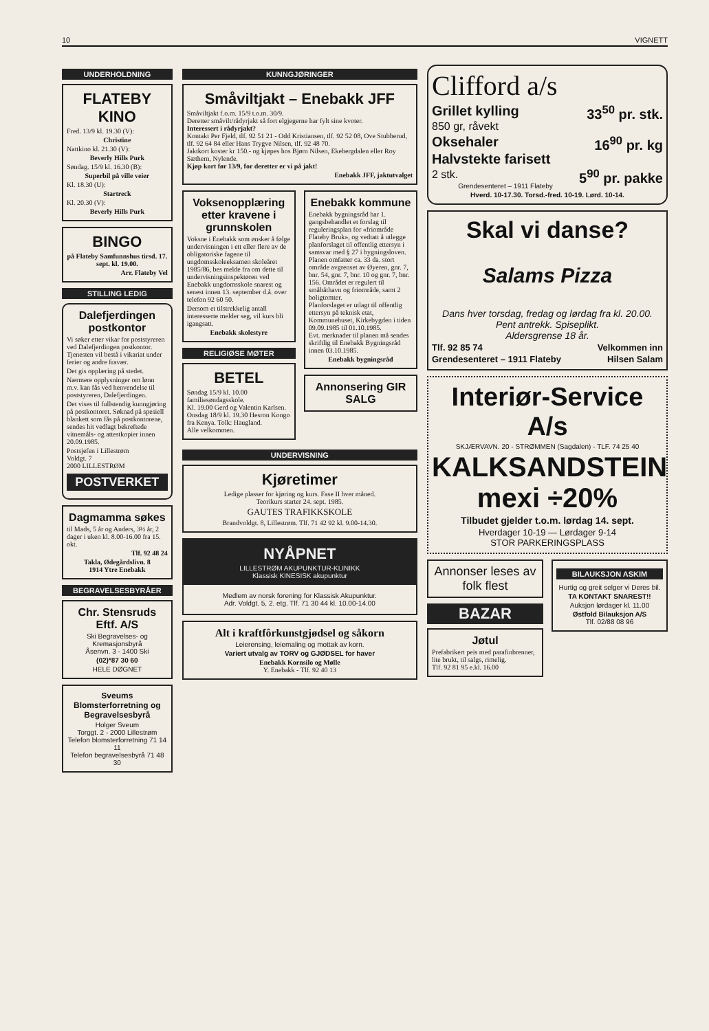10 VIGNETT
UNDERHOLDNING
FLATEBY KINO
Fred. 13/9 kl. 19.30 (V):
Christine
Nattkino kl. 21.30 (V):
Beverly Hills Purk
Søndag. 15/9 kl. 16.30 (B):
Superbil på ville veier
Kl. 18.30 (U):
Startreck
Kl. 20.30 (V):
Beverly Hills Purk
BINGO
på Flateby Samfunnshus tirsd. 17. sept. kl. 19.00.
Arr. Flateby Vel
STILLING LEDIG
Dalefjerdingen postkontor
Vi søker etter vikar for poststyreren ved Dalefjerdingen postkontor. Tjenesten vil bestå i vikariat under ferier og andre fravær.
Det gis opplæring på stedet.
Nærmere opplysninger om lønn m.v. kan fås ved henvendelse til poststyreren, Dalefjerdingen.
Det vises til fullstendig kunngjøring på postkontoret. Søknad på spesiell blankett som fås på postkontorene, sendes hit vedlagt bekreftede vitnemåls- og attestkopier innen 20.09.1985.
Postsjefen i Lillestrøm
Voldgt. 7
2000 LILLESTRØM
POSTVERKET
Dagmamma søkes
til Mads, 5 år og Anders, 3½ år, 2 dager i uken kl. 8.00-16.00 fra 15. okt.
Tlf. 92 48 24
Takla, Ødegårdslivn. 8
1914 Ytre Enebakk
BEGRAVELSESBYRÅER
Chr. Stensruds Eftf. A/S
Ski Begravelses- og Kremasjonsbyrå
Åsenvn. 3 - 1400 Ski
(02)*87 30 60
HELE DØGNET
Sveums Blomsterforretning og Begravelsesbyrå
Holger Sveum
Torggt. 2 - 2000 Lillestrøm
Telefon blomsterforretning 71 14 11
Telefon begravelsesbyrå 71 48 30
KUNNGJØRINGER
Småviltjakt – Enebakk JFF
Småviltjakt f.o.m. 15/9 t.o.m. 30/9.
Deretter småvilt/rådyrjakt så fort elgjegerne har fylt sine kvoter.
Interessert i rådyrjakt?
Kontakt Per Fjeld, tlf. 92 51 21 - Odd Kristiansen, tlf. 92 52 08, Ove Stubberud, tlf. 92 64 84 eller Hans Trygve Nilsen, tlf. 92 48 70.
Jaktkort koster kr 150.- og kjøpes hos Bjørn Nilsen, Ekebergdalen eller Roy Sæthern, Nylende.
Kjøp kort før 13/9, for deretter er vi på jakt!
Enebakk JFF, jaktutvalget
Voksenopplæring etter kravene i grunnskolen
Voksne i Enebakk som ønsker å følge undervisningen i ett eller flere av de obligatoriske fagene til ungdomsskoleeksamen skoleåret 1985/86, bes melde fra om dette til undervisningsinspektøren ved Enebakk ungdomsskole snarest og senest innen 13. september d.å. over telefon 92 60 50.
Dersom et tilstrekkelig antall interesserte melder seg, vil kurs bli igangsatt.
Enebakk skolestyre
RELIGIØSE MØTER
BETEL
Søndag 15/9 kl. 10.00 familiesøndagsskole.
Kl. 19.00 Gerd og Valentin Karlsen.
Onsdag 18/9 kl. 19.30 Hesron Kongo fra Kenya. Tolk: Haugland.
Alle velkommen.
Enebakk kommune
Enebakk bygningsråd har 1. gangsbehandlet et forslag til reguleringsplan for «friområde Flateby Bruk», og vedtatt å utlegge planforslaget til offentlig ettersyn i samsvar med § 27 i bygningsloven.
Planen omfatter ca. 33 da. stort område avgrenset av Øyeren, gnr. 7, bnr. 54, gnr. 7, bnr. 10 og gnr. 7, bnr. 156. Området er regulert til småbåthavn og friområde, samt 2 boligtomter.
Planforslaget er utlagt til offentlig ettersyn på teknisk etat, Kommunehuset, Kirkebygden i tiden 09.09.1985 til 01.10.1985.
Evt. merknader til planen må sendes skriftlig til Enebakk Bygningsråd innen 03.10.1985.
Enebakk bygningsråd
Annonsering GIR SALG
UNDERVISNING
Kjøretimer
Ledige plasser for kjøring og kurs. Fase II hver måned.
Teorikurs starter 24. sept. 1985.
GAUTES TRAFIKKSKOLE
Brandvoldgt. 8, Lillestrøm. Tlf. 71 42 92 kl. 9.00-14.30.
NYÅPNET
LILLESTRØM AKUPUNKTUR-KLINIKK
Klassisk KINESISK akupunktur
Medlem av norsk forening for Klassisk Akupunktur.
Adr. Voldgt. 5, 2. etg. Tlf. 71 30 44 kl. 10.00-14.00
Alt i kraftfôrkunstgjødsel og såkorn
Leierensing, leiemaling og mottak av korn.
Variert utvalg av TORV og GJØDSEL for haver
Enebakk Kornsilo og Mølle
Y. Enebakk - Tlf. 92 40 13
Clifford a/s
Grillet kylling 33<sup>50</sup> pr. stk.
850 gr, råvekt
Oksehaler 16<sup>90</sup> pr. kg
Halvstekte farisett 5<sup>90</sup> pr. pakke
2 stk.
Grendesenteret – 1911 Flateby
Hverd. 10-17.30. Torsd.-fred. 10-19. Lørd. 10-14.
Skal vi danse?
Salams Pizza
Dans hver torsdag, fredag og lørdag fra kl. 20.00.
Pent antrekk. Spiseplikt.
Aldersgrense 18 år.
Tlf. 92 85 74 Velkommen inn
Grendesenteret – 1911 Flateby Hilsen Salam
Interiør-Service A/s
SKJÆRVAVN. 20 - STRØMMEN (Sagdalen) - TLF. 74 25 40
KALKSANDSTEIN mexi ÷20%
Tilbudet gjelder t.o.m. lørdag 14. sept.
Hverdager 10-19 — Lørdager 9-14
STOR PARKERINGSPLASS
Annonser leses av folk flest
BAZAR
Jøtul
Prefabrikert peis med parafinbrenner, lite brukt, til salgs, rimelig.
Tlf. 92 81 95 e.kl. 16.00
BILAUKSJON ASKIM
Hurtig og greit selger vi Deres bil.
TA KONTAKT SNAREST!!
Auksjon lørdager kl. 11.00
Østfold Bilauksjon A/S
Tlf. 02/88 08 96